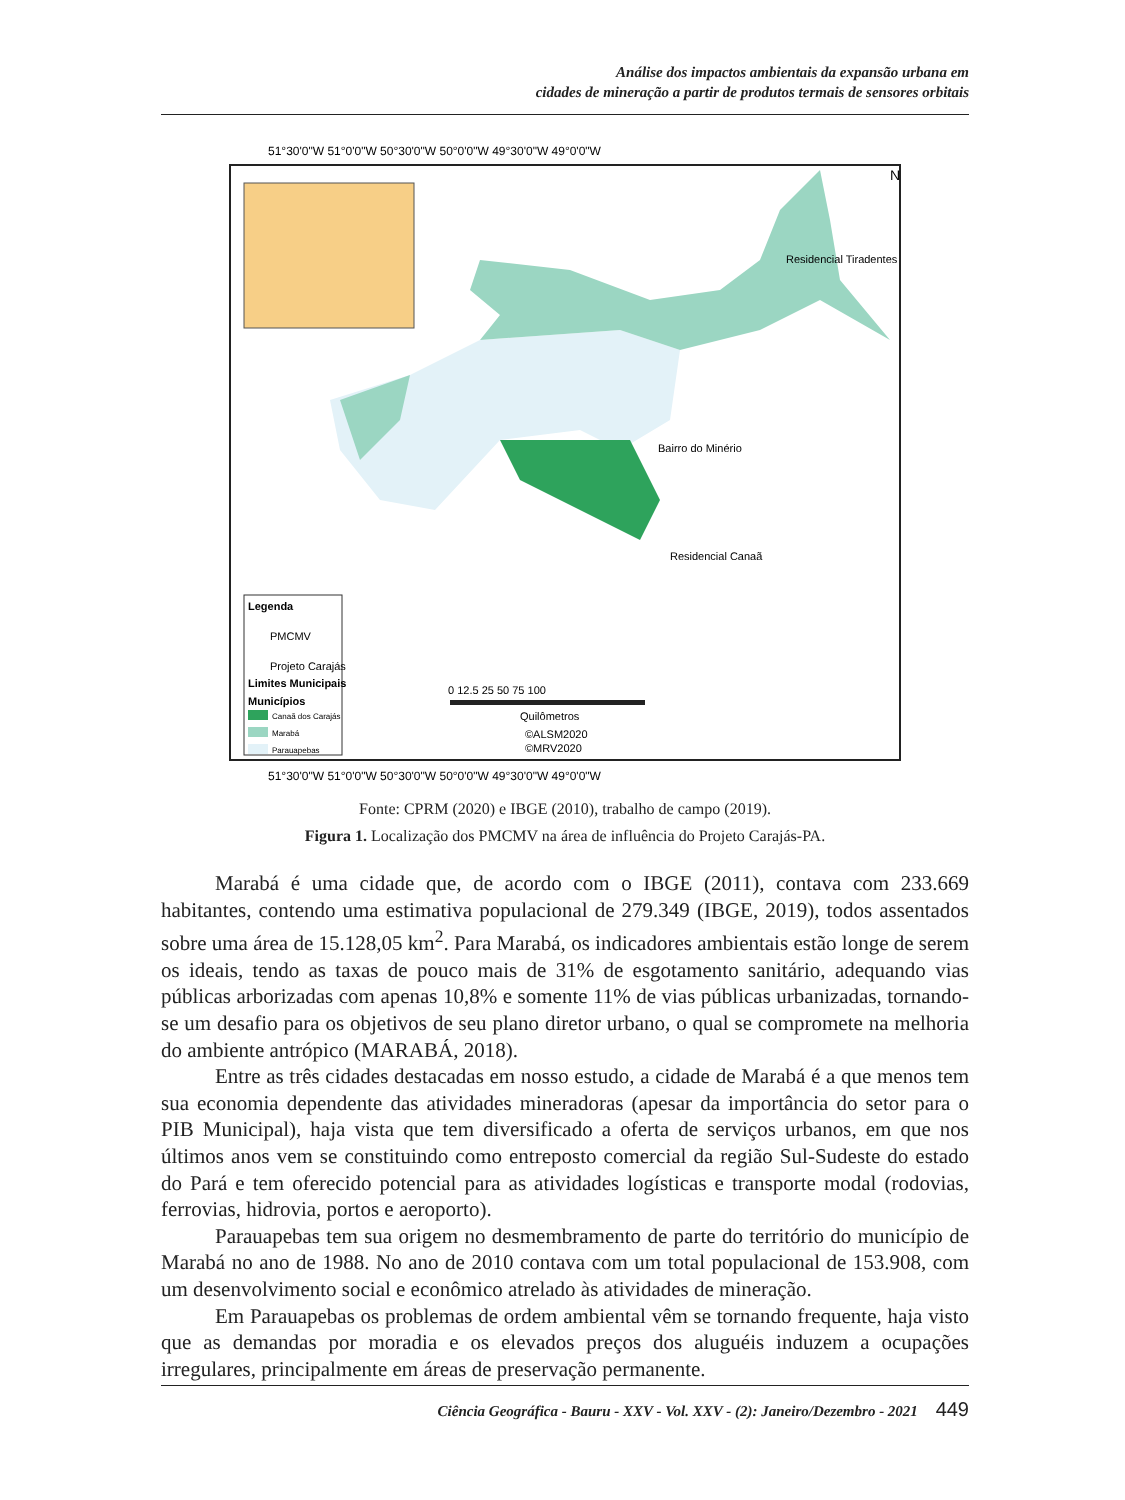Análise dos impactos ambientais da expansão urbana em
cidades de mineração a partir de produtos termais de sensores orbitais
Legenda
PMCMV
Projeto Carajás
Limites Municipais
Municípios
Canaã dos Carajás
Marabá
Parauapebas
Residencial Tiradentes
Bairro do Minério
Residencial Canaã
0 12.5 25 50 75 100
Quilômetros
©ALSM2020
©MRV2020
N
51°30'0"W 51°0'0"W 50°30'0"W 50°0'0"W 49°30'0"W 49°0'0"W
51°30'0"W 51°0'0"W 50°30'0"W 50°0'0"W 49°30'0"W 49°0'0"W
Fonte: CPRM (2020) e IBGE (2010), trabalho de campo (2019).
Figura 1. Localização dos PMCMV na área de influência do Projeto Carajás-PA.
Marabá é uma cidade que, de acordo com o IBGE (2011), contava com 233.669 habitantes, contendo uma estimativa populacional de 279.349 (IBGE, 2019), todos assentados sobre uma área de 15.128,05 km<sup>2</sup>. Para Marabá, os indicadores ambientais estão longe de serem os ideais, tendo as taxas de pouco mais de 31% de esgotamento sanitário, adequando vias públicas arborizadas com apenas 10,8% e somente 11% de vias públicas urbanizadas, tornando-se um desafio para os objetivos de seu plano diretor urbano, o qual se compromete na melhoria do ambiente antrópico (MARABÁ, 2018).
Entre as três cidades destacadas em nosso estudo, a cidade de Marabá é a que menos tem sua economia dependente das atividades mineradoras (apesar da importância do setor para o PIB Municipal), haja vista que tem diversificado a oferta de serviços urbanos, em que nos últimos anos vem se constituindo como entreposto comercial da região Sul-Sudeste do estado do Pará e tem oferecido potencial para as atividades logísticas e transporte modal (rodovias, ferrovias, hidrovia, portos e aeroporto).
Parauapebas tem sua origem no desmembramento de parte do território do município de Marabá no ano de 1988. No ano de 2010 contava com um total populacional de 153.908, com um desenvolvimento social e econômico atrelado às atividades de mineração.
Em Parauapebas os problemas de ordem ambiental vêm se tornando frequente, haja visto que as demandas por moradia e os elevados preços dos aluguéis induzem a ocupações irregulares, principalmente em áreas de preservação permanente.
Ciência Geográfica - Bauru - XXV - Vol. XXV - (2): Janeiro/Dezembro - 2021 449